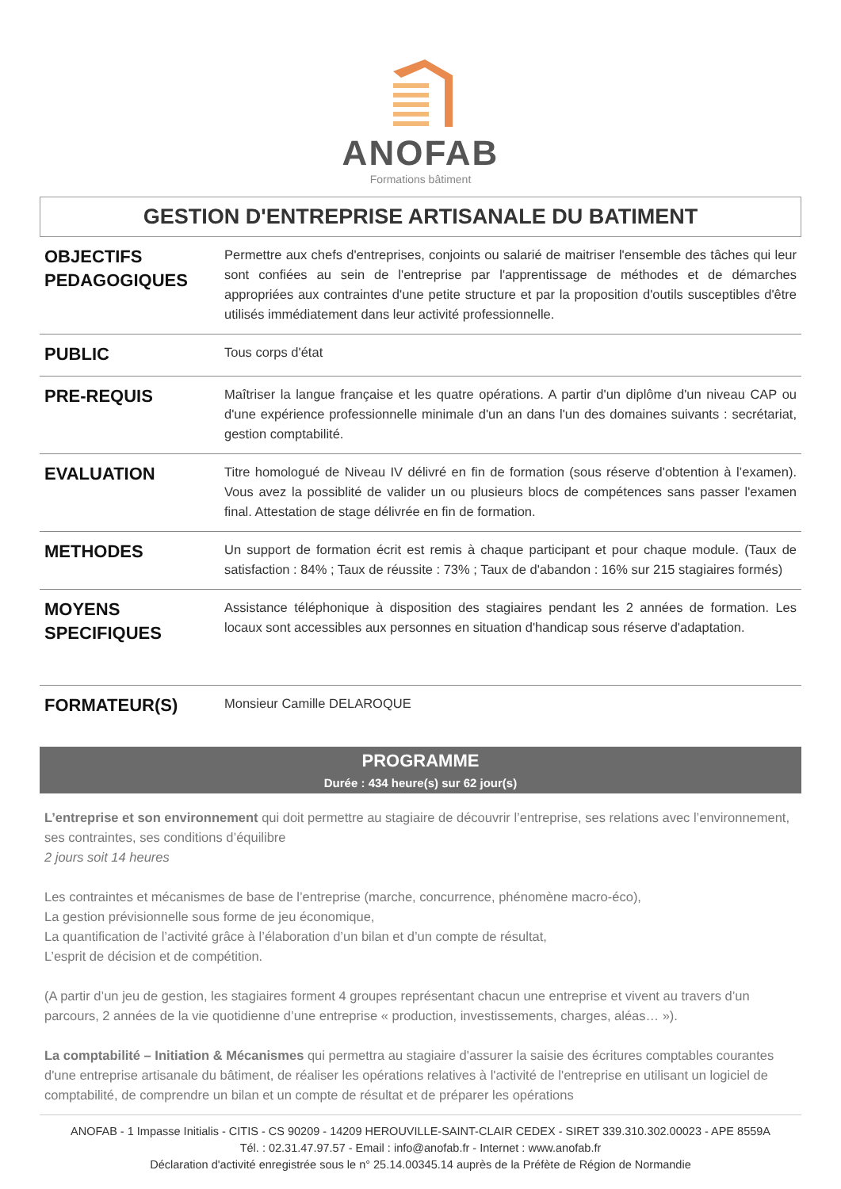ANOFAB
Formations bâtiment
GESTION D'ENTREPRISE ARTISANALE DU BATIMENT
| OBJECTIFS PEDAGOGIQUES | Permettre aux chefs d'entreprises, conjoints ou salarié de maitriser l'ensemble des tâches qui leur sont confiées au sein de l'entreprise par l'apprentissage de méthodes et de démarches appropriées aux contraintes d'une petite structure et par la proposition d'outils susceptibles d'être utilisés immédiatement dans leur activité professionnelle. |
| PUBLIC | Tous corps d'état |
| PRE-REQUIS | Maîtriser la langue française et les quatre opérations. A partir d'un diplôme d'un niveau CAP ou d'une expérience professionnelle minimale d'un an dans l'un des domaines suivants : secrétariat, gestion comptabilité. |
| EVALUATION | Titre homologué de Niveau IV délivré en fin de formation (sous réserve d'obtention à l’examen). Vous avez la possiblité de valider un ou plusieurs blocs de compétences sans passer l'examen final. Attestation de stage délivrée en fin de formation. |
| METHODES | Un support de formation écrit est remis à chaque participant et pour chaque module. (Taux de satisfaction : 84% ; Taux de réussite : 73% ; Taux de d'abandon : 16% sur 215 stagiaires formés) |
| MOYENS SPECIFIQUES | Assistance téléphonique à disposition des stagiaires pendant les 2 années de formation. Les locaux sont accessibles aux personnes en situation d'handicap sous réserve d'adaptation. |
| FORMATEUR(S) | Monsieur Camille DELAROQUE |
PROGRAMME
Durée : 434 heure(s) sur 62 jour(s)
L’entreprise et son environnement qui doit permettre au stagiaire de découvrir l’entreprise, ses relations avec l’environnement, ses contraintes, ses conditions d’équilibre
2 jours soit 14 heures
Les contraintes et mécanismes de base de l’entreprise (marche, concurrence, phénomène macro-éco),
La gestion prévisionnelle sous forme de jeu économique,
La quantification de l’activité grâce à l’élaboration d’un bilan et d’un compte de résultat,
L’esprit de décision et de compétition.
(A partir d’un jeu de gestion, les stagiaires forment 4 groupes représentant chacun une entreprise et vivent au travers d’un parcours, 2 années de la vie quotidienne d’une entreprise « production, investissements, charges, aléas… »).
La comptabilité – Initiation & Mécanismes qui permettra au stagiaire d'assurer la saisie des écritures comptables courantes d'une entreprise artisanale du bâtiment, de réaliser les opérations relatives à l'activité de l'entreprise en utilisant un logiciel de comptabilité, de comprendre un bilan et un compte de résultat et de préparer les opérations
ANOFAB - 1 Impasse Initialis - CITIS - CS 90209 - 14209 HEROUVILLE-SAINT-CLAIR CEDEX - SIRET 339.310.302.00023 - APE 8559A
Tél. : 02.31.47.97.57 - Email : info@anofab.fr - Internet : www.anofab.fr
Déclaration d'activité enregistrée sous le n° 25.14.00345.14 auprès de la Préfète de Région de Normandie